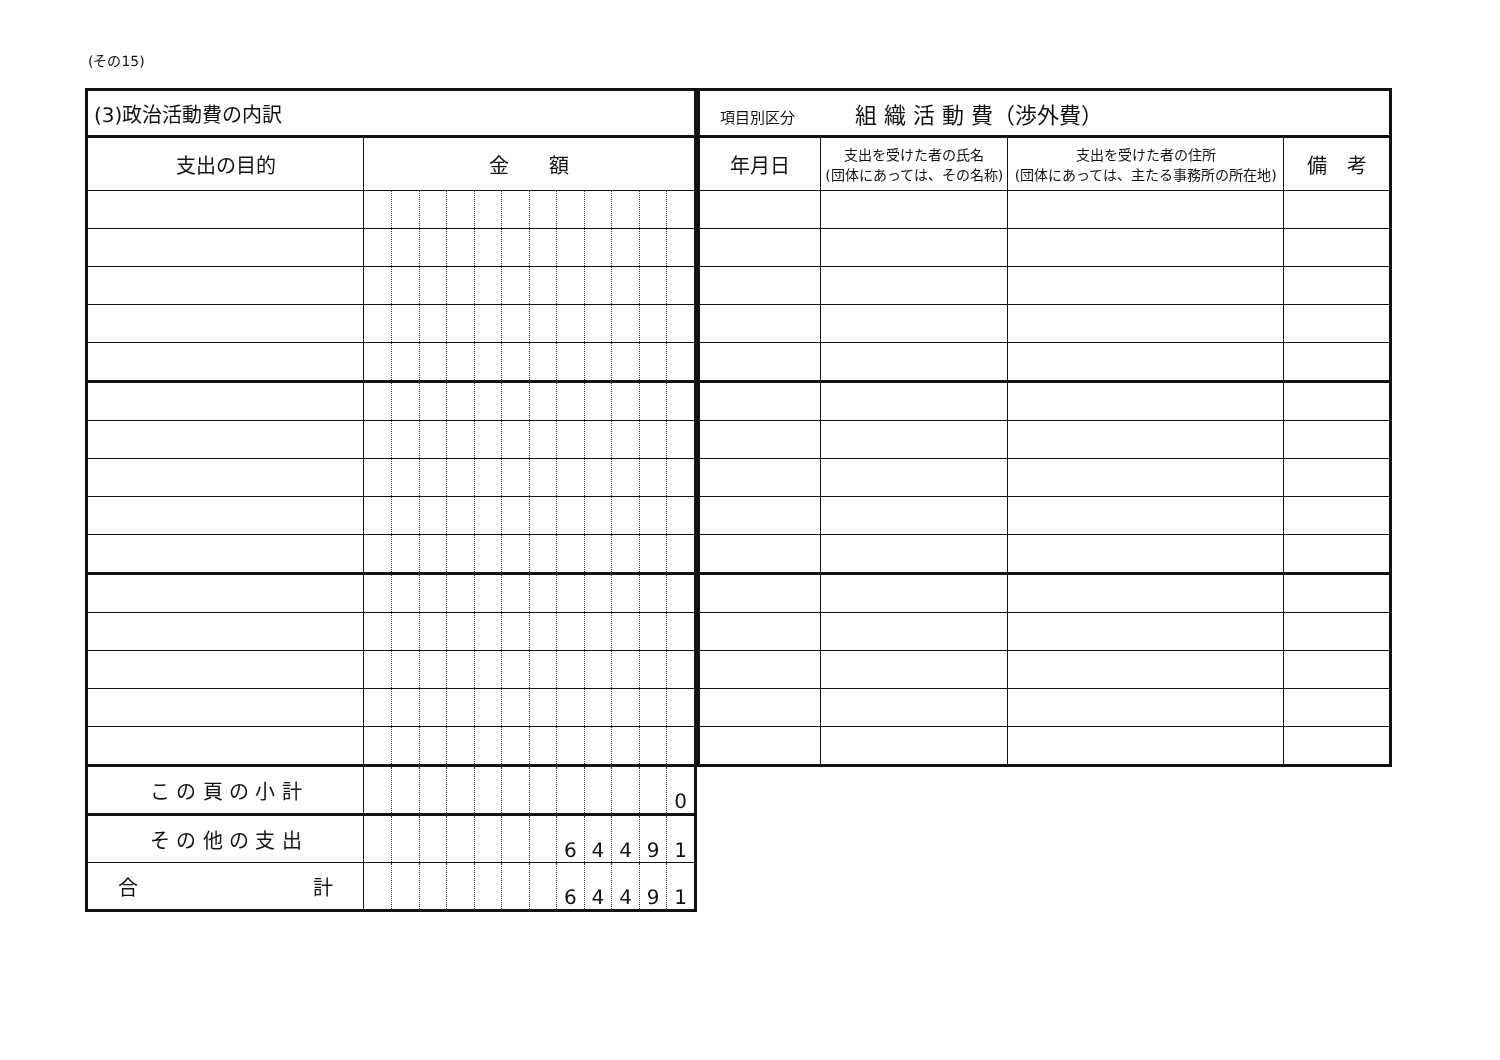(その15)
| (3)政治活動費の内訳 | | | | | | | | | | | | |
| 支出の目的 | 金 額 | | | | | | | | | | | |
| こ の 頁 の 小 計 | | | | | | | | | | | | 0 |
| そ の 他 の 支 出 | | | | | | | | 6 | 4 | 4 | 9 | 1 |
| 合 計 | | | | | | | | 6 | 4 | 4 | 9 | 1 |
| 項目別区分 組 織 活 動 費（渉外費） | | | |
| 年月日 | 支出を受けた者の氏名 (団体にあっては、その名称) | 支出を受けた者の住所 (団体にあっては、主たる事務所の所在地) | 備 考 |